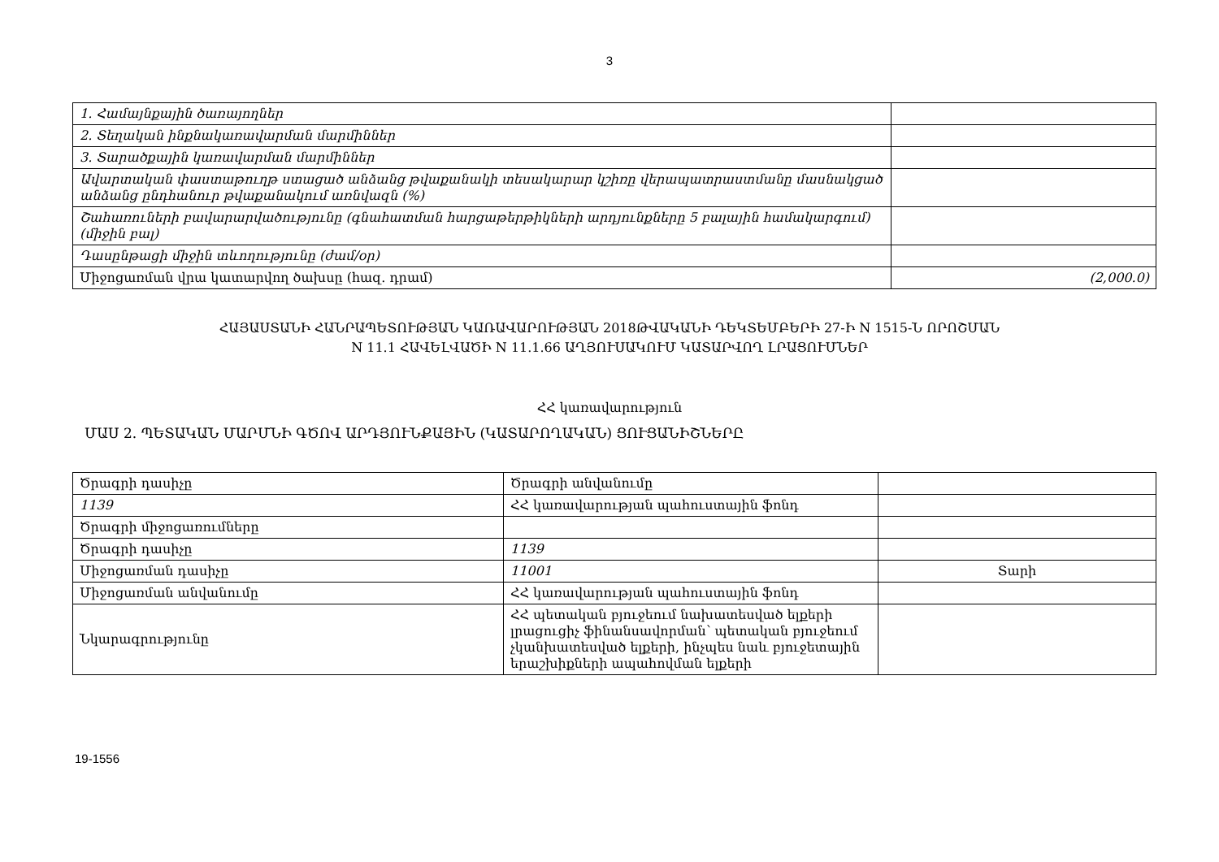3
| 1. Համայնքային ծառայողներ | |
| 2. Տեղական ինքնակառավարման մարմիններ | |
| 3. Տարածքային կառավարման մարմիններ | |
| Ավարտական փաստաթուղթ ստացած անձանց թվաքանակի տեսակարար կշիռը վերապատրաստմանը մասնակցած անձանց ընդհանուր թվաքանակում առնվազն (%) | |
| Շահառուների բավարարվածությունը (գնահատման հարցաթերթիկների արդյունքները 5 բալային համակարգում) (միջին բալ) | |
| Դասընթացի միջին տևողությունը (ժամ/օր) | |
| Միջոցառման վրա կատարվող ծախսը (հազ. դրամ) | (2,000.0) |
ՀԱՅԱՍՏԱՆԻ ՀԱՆՐԱՊԵՏՈՒԹՅԱՆ ԿԱՌԱՎԱՐՈՒԹՅԱՆ 2018ԹՎԱԿԱՆԻ ԴԵԿՏԵՄԲԵՐԻ 27-Ի N 1515-Ն ՈՐՈՇՄԱՆ
N 11.1 ՀԱՎԵԼՎԱԾԻ N 11.1.66 ԱՂՅՈՒՍԱԿՈՒՄ ԿԱՏԱՐՎՈՂ ԼՐԱՑՈՒՄՆԵՐ
ՀՀ կառավարություն
ՄԱՍ 2. ՊԵՏԱԿԱՆ ՄԱՐՄՆԻ ԳԾՈՎ ԱՐԴՅՈՒՆՔԱՅԻՆ (ԿԱՏԱՐՈՂԱԿԱՆ) ՑՈՒՑԱՆԻՇՆԵՐԸ
| Ծրագրի դասիչը | Ծրագրի անվանումը | |
| 1139 | ՀՀ կառավարության պահուստային ֆոնդ | |
| Ծրագրի միջոցառումները | | |
| Ծրագրի դասիչը | 1139 | |
| Միջոցառման դասիչը | 11001 | Տարի |
| Միջոցառման անվանումը | ՀՀ կառավարության պահուստային ֆոնդ | |
| Նկարագրությունը | ՀՀ պետական բյուջեում նախատեսված ելքերի լրացուցիչ ֆինանսավորման՝ պետական բյուջեում չկանխատեսված ելքերի, ինչպես նաև բյուջետային երաշխիքների ապահովման ելքերի | |
19-1556